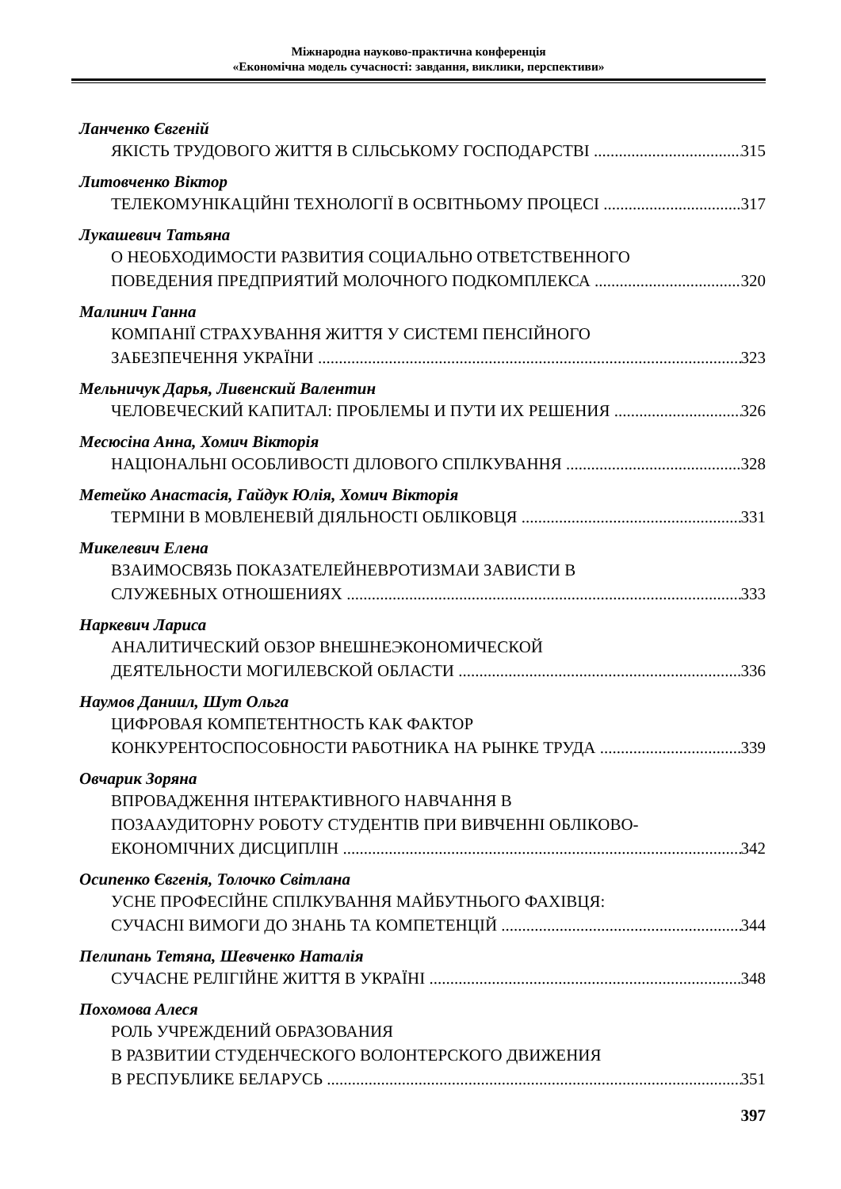Міжнародна науково-практична конференція
«Економічна модель сучасності: завдання, виклики, перспективи»
Ланченко Євгеній
ЯКІСТЬ ТРУДОВОГО ЖИТТЯ В СІЛЬСЬКОМУ ГОСПОДАРСТВІ 315
Литовченко Віктор
ТЕЛЕКОМУНІКАЦІЙНІ ТЕХНОЛОГІЇ В ОСВІТНЬОМУ ПРОЦЕСІ 317
Лукашевич Татьяна
О НЕОБХОДИМОСТИ РАЗВИТИЯ СОЦИАЛЬНО ОТВЕТСТВЕННОГО
ПОВЕДЕНИЯ ПРЕДПРИЯТИЙ МОЛОЧНОГО ПОДКОМПЛЕКСА 320
Малинич Ганна
КОМПАНІЇ СТРАХУВАННЯ ЖИТТЯ У СИСТЕМІ ПЕНСІЙНОГО
ЗАБЕЗПЕЧЕННЯ УКРАЇНИ 323
Мельничук Дарья, Ливенский Валентин
ЧЕЛОВЕЧЕСКИЙ КАПИТАЛ: ПРОБЛЕМЫ И ПУТИ ИХ РЕШЕНИЯ 326
Месюсіна Анна, Хомич Вікторія
НАЦІОНАЛЬНІ ОСОБЛИВОСТІ ДІЛОВОГО СПІЛКУВАННЯ 328
Метейко Анастасія, Гайдук Юлія, Хомич Вікторія
ТЕРМІНИ В МОВЛЕНЕВІЙ ДІЯЛЬНОСТІ ОБЛІКОВЦЯ 331
Микелевич Елена
ВЗАИМОСВЯЗЬ ПОКАЗАТЕЛЕЙНЕВРОТИЗМАИ ЗАВИСТИ В
СЛУЖЕБНЫХ ОТНОШЕНИЯХ 333
Наркевич Лариса
АНАЛИТИЧЕСКИЙ ОБЗОР ВНЕШНЕЭКОНОМИЧЕСКОЙ
ДЕЯТЕЛЬНОСТИ МОГИЛЕВСКОЙ ОБЛАСТИ 336
Наумов Даниил, Шут Ольга
ЦИФРОВАЯ КОМПЕТЕНТНОСТЬ КАК ФАКТОР
КОНКУРЕНТОСПОСОБНОСТИ РАБОТНИКА НА РЫНКЕ ТРУДА 339
Овчарик Зоряна
ВПРОВАДЖЕННЯ ІНТЕРАКТИВНОГО НАВЧАННЯ В
ПОЗААУДИТОРНУ РОБОТУ СТУДЕНТІВ ПРИ ВИВЧЕННІ ОБЛІКОВО-
ЕКОНОМІЧНИХ ДИСЦИПЛІН 342
Осипенко Євгенія, Толочко Світлана
УСНЕ ПРОФЕСІЙНЕ СПІЛКУВАННЯ МАЙБУТНЬОГО ФАХІВЦЯ:
СУЧАСНІ ВИМОГИ ДО ЗНАНЬ ТА КОМПЕТЕНЦІЙ 344
Пелипань Тетяна, Шевченко Наталія
СУЧАСНЕ РЕЛІГІЙНЕ ЖИТТЯ В УКРАЇНІ 348
Похомова Алеся
РОЛЬ УЧРЕЖДЕНИЙ ОБРАЗОВАНИЯ
В РАЗВИТИИ СТУДЕНЧЕСКОГО ВОЛОНТЕРСКОГО ДВИЖЕНИЯ
В РЕСПУБЛИКЕ БЕЛАРУСЬ 351
397